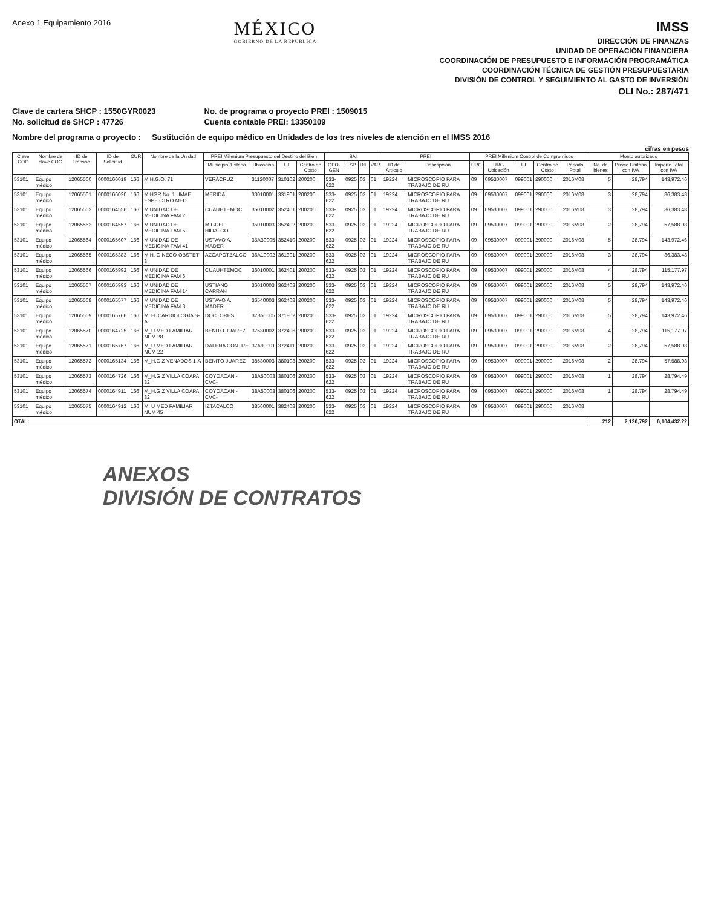Anexo 1 Equipamiento 2016
MÉXICO
GOBIERNO DE LA REPÚBLICA
IMSS
DIRECCIÓN DE FINANZAS
UNIDAD DE OPERACIÓN FINANCIERA
COORDINACIÓN DE PRESUPUESTO E INFORMACIÓN PROGRAMÁTICA
COORDINACIÓN TÉCNICA DE GESTIÓN PRESUPUESTARIA
DIVISIÓN DE CONTROL Y SEGUIMIENTO AL GASTO DE INVERSIÓN
OLI No.: 287/471
Clave de cartera SHCP : 1550GYR0023
No. solicitud de SHCP : 47726
No. de programa o proyecto PREI : 1509015
Cuenta contable PREI: 13350109
Nombre del programa o proyecto : Sustitución de equipo médico en Unidades de los tres niveles de atención en el IMSS 2016
cifras en pesos
| Clave COG | Nombre de clave COG | ID de Transac. | ID de Solicitud | CUR | Nombre de la Unidad | PREI Millenium Presupuesto del Destino del Bien | | | | SAI | | | | PREI | | PREI Millenium Control de Compromisos | | | | | Monto autorizado | | |
| --- | --- | --- | --- | --- | --- | --- | --- | --- | --- | --- | --- | --- | --- | --- | --- | --- | --- | --- | --- | --- | --- | --- | --- |
| | | | | | | Municipio /Estado | Ubicación | UI | Centro de Costo | GPO-GEN | ESP | DIF | VAR | ID de Artículo | Descripción | URG | URG Ubicación | UI | Centro de Costo | Periodo Pptal | No. de bienes | Precio Unitario con IVA | Importe Total con IVA |
| 53101 | Equipo médico | 12065560 | 0000166019 | 166 | M.H.G.O. 71 | VERACRUZ | 31120007 | 310102 | 200200 | 533-622 | 0925 | 03 | 01 | 19224 | MICROSCOPIO PARA TRABAJO DE RU | 09 | 09530007 | 099001 | 290000 | 2016M08 | 5 | 28,794 | 143,972.46 |
| 53101 | Equipo médico | 12065561 | 0000166020 | 166 | M.HGR No. 1 UMAE ESPE CTRO MED | MERIDA | 33010001 | 331901 | 200200 | 533-622 | 0925 | 03 | 01 | 19224 | MICROSCOPIO PARA TRABAJO DE RU | 09 | 09530007 | 099001 | 290000 | 2016M08 | 3 | 28,794 | 86,383.48 |
| 53101 | Equipo médico | 12065562 | 0000164556 | 166 | M UNIDAD DE MEDICINA FAM 2 | CUAUHTEMOC | 35010002 | 352401 | 200200 | 533-622 | 0925 | 03 | 01 | 19224 | MICROSCOPIO PARA TRABAJO DE RU | 09 | 09530007 | 099001 | 290000 | 2016M08 | 3 | 28,794 | 86,383.48 |
| 53101 | Equipo médico | 12065563 | 0000164557 | 166 | M UNIDAD DE MEDICINA FAM 5 | MIGUEL HIDALGO | 35010003 | 352402 | 200200 | 533-622 | 0925 | 03 | 01 | 19224 | MICROSCOPIO PARA TRABAJO DE RU | 09 | 09530007 | 099001 | 290000 | 2016M08 | 2 | 28,794 | 57,588.98 |
| 53101 | Equipo médico | 12065564 | 0000165607 | 166 | M UNIDAD DE MEDICINA FAM 41 | USTAVO A. MADER | 35A30005 | 352410 | 200200 | 533-622 | 0925 | 03 | 01 | 19224 | MICROSCOPIO PARA TRABAJO DE RU | 09 | 09530007 | 099001 | 290000 | 2016M08 | 5 | 28,794 | 143,972.46 |
| 53101 | Equipo médico | 12065565 | 0000165383 | 166 | M.H. GINECO-OBSTET 3 | AZCAPOTZALCO | 36A10002 | 361301 | 200200 | 533-622 | 0925 | 03 | 01 | 19224 | MICROSCOPIO PARA TRABAJO DE RU | 09 | 09530007 | 099001 | 290000 | 2016M08 | 3 | 28,794 | 86,383.48 |
| 53101 | Equipo médico | 12065566 | 0000165992 | 166 | M UNIDAD DE MEDICINA FAM 6 | CUAUHTEMOC | 36010001 | 362401 | 200200 | 533-622 | 0925 | 03 | 01 | 19224 | MICROSCOPIO PARA TRABAJO DE RU | 09 | 09530007 | 099001 | 290000 | 2016M08 | 4 | 28,794 | 115,177.97 |
| 53101 | Equipo médico | 12065567 | 0000165993 | 166 | M UNIDAD DE MEDICINA FAM 14 | USTIANO CARRAN | 36010003 | 362403 | 200200 | 533-622 | 0925 | 03 | 01 | 19224 | MICROSCOPIO PARA TRABAJO DE RU | 09 | 09530007 | 099001 | 290000 | 2016M08 | 5 | 28,794 | 143,972.46 |
| 53101 | Equipo médico | 12065568 | 0000165577 | 166 | M UNIDAD DE MEDICINA FAM 3 | USTAVO A. MADER | 36540003 | 362408 | 200200 | 533-622 | 0925 | 03 | 01 | 19224 | MICROSCOPIO PARA TRABAJO DE RU | 09 | 09530007 | 099001 | 290000 | 2016M08 | 5 | 28,794 | 143,972.46 |
| 53101 | Equipo médico | 12065569 | 0000165766 | 166 | M_H. CARDIOLOGIA S-A | DOCTORES | 37B50005 | 371802 | 200200 | 533-622 | 0925 | 03 | 01 | 19224 | MICROSCOPIO PARA TRABAJO DE RU | 09 | 09530007 | 099001 | 290000 | 2016M08 | 5 | 28,794 | 143,972.46 |
| 53101 | Equipo médico | 12065570 | 0000164725 | 166 | M_U MED FAMILIAR NUM 28 | BENITO JUAREZ | 37530002 | 372406 | 200200 | 533-622 | 0925 | 03 | 01 | 19224 | MICROSCOPIO PARA TRABAJO DE RU | 09 | 09530007 | 099001 | 290000 | 2016M08 | 4 | 28,794 | 115,177.97 |
| 53101 | Equipo médico | 12065571 | 0000165767 | 166 | M_U MED FAMILIAR NUM 22 | DALENA CONTRE | 37A90001 | 372411 | 200200 | 533-622 | 0925 | 03 | 01 | 19224 | MICROSCOPIO PARA TRABAJO DE RU | 09 | 09530007 | 099001 | 290000 | 2016M08 | 2 | 28,794 | 57,588.98 |
| 53101 | Equipo médico | 12065572 | 0000165134 | 166 | M_H.G.Z VENADOS 1-A | BENITO JUAREZ | 38530003 | 380103 | 200200 | 533-622 | 0925 | 03 | 01 | 19224 | MICROSCOPIO PARA TRABAJO DE RU | 09 | 09530007 | 099001 | 290000 | 2016M08 | 2 | 28,794 | 57,588.98 |
| 53101 | Equipo médico | 12065573 | 0000164726 | 166 | M_H.G.Z VILLA COAPA 32 | COYOACAN -CVC- | 38A50003 | 380106 | 200200 | 533-622 | 0925 | 03 | 01 | 19224 | MICROSCOPIO PARA TRABAJO DE RU | 09 | 09530007 | 099001 | 290000 | 2016M08 | 1 | 28,794 | 28,794.49 |
| 53101 | Equipo médico | 12065574 | 0000164911 | 166 | M_H.G.Z VILLA COAPA 32 | COYOACAN -CVC- | 38A50003 | 380106 | 200200 | 533-622 | 0925 | 03 | 01 | 19224 | MICROSCOPIO PARA TRABAJO DE RU | 09 | 09530007 | 099001 | 290000 | 2016M08 | 1 | 28,794 | 28,794.49 |
| 53101 | Equipo médico | 12065575 | 0000164912 | 166 | M_U MED FAMILIAR NUM 45 | IZTACALCO | 38560001 | 382408 | 200200 | 533-622 | 0925 | 03 | 01 | 19224 | MICROSCOPIO PARA TRABAJO DE RU | 09 | 09530007 | 099001 | 290000 | 2016M08 | | | |
| OTAL: | | | | | | | | | | | | | | | | | | | | | 212 | 2,130,792 | 6,104,432.22 |
ANEXOS
DIVISIÓN DE CONTRATOS